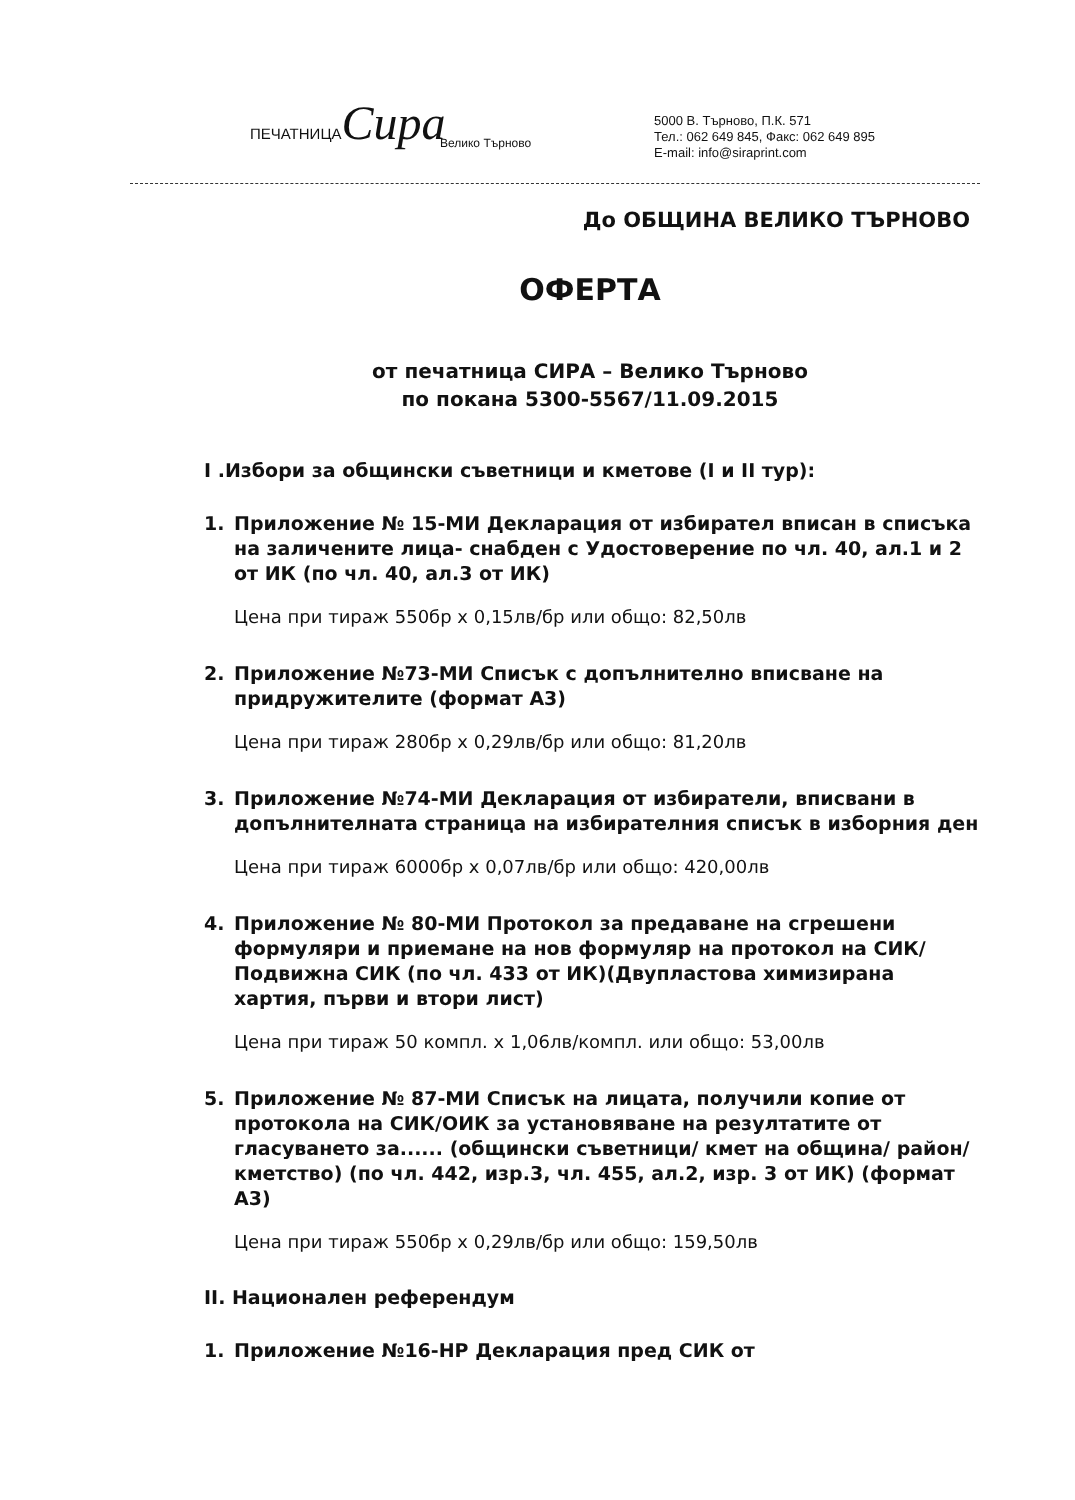ПЕЧАТНИЦАСира
Велико Търново
5000 В. Търново, П.К. 571
Тел.: 062 649 845, Факс: 062 649 895
E-mail: info@siraprint.com
До ОБЩИНА ВЕЛИКО ТЪРНОВО
ОФЕРТА
от печатница СИРА – Велико Търново
по покана 5300-5567/11.09.2015
I .Избори за общински съветници и кметове (I и II тур):
1. Приложение № 15-МИ Декларация от избирател вписан в списъка на заличените лица- снабден с Удостоверение по чл. 40, ал.1 и 2 от ИК (по чл. 40, ал.3 от ИК)
Цена при тираж 550бр x 0,15лв/бр или общо: 82,50лв
2. Приложение №73-МИ Списък с допълнително вписване на придружителите (формат А3)
Цена при тираж 280бр x 0,29лв/бр или общо: 81,20лв
3. Приложение №74-МИ Декларация от избиратели, вписвани в допълнителната страница на избирателния списък в изборния ден
Цена при тираж 6000бр x 0,07лв/бр или общо: 420,00лв
4. Приложение № 80-МИ Протокол за предаване на сгрешени формуляри и приемане на нов формуляр на протокол на СИК/Подвижна СИК (по чл. 433 от ИК)(Двупластова химизирана хартия, първи и втори лист)
Цена при тираж 50 компл. x 1,06лв/компл. или общо: 53,00лв
5. Приложение № 87-МИ Списък на лицата, получили копие от протокола на СИК/ОИК за установяване на резултатите от гласуването за...... (общински съветници/ кмет на община/ район/кметство) (по чл. 442, изр.3, чл. 455, ал.2, изр. 3 от ИК) (формат А3)
Цена при тираж 550бр x 0,29лв/бр или общо: 159,50лв
II. Национален референдум
1. Приложение №16-НР Декларация пред СИК от